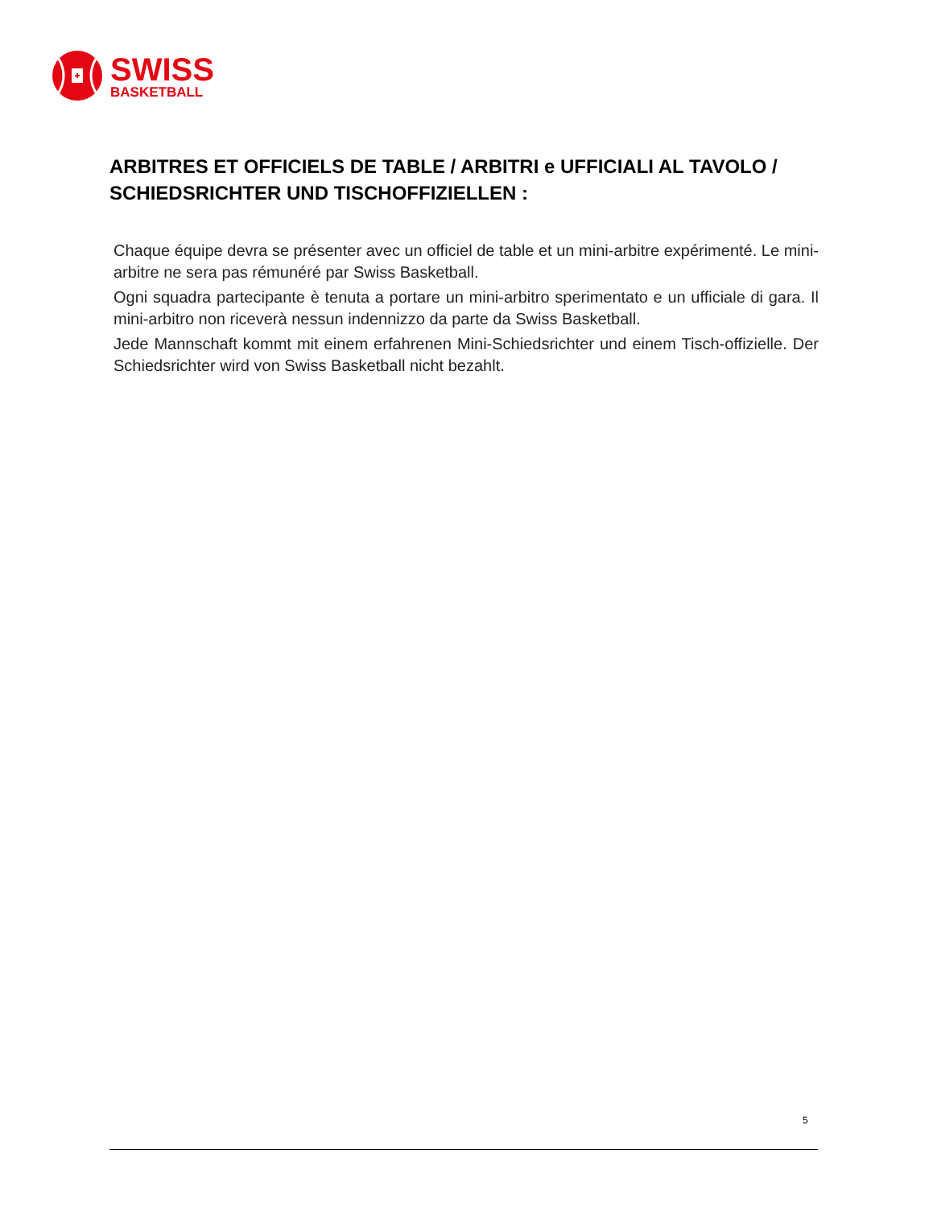SWISS
BASKETBALL
ARBITRES ET OFFICIELS DE TABLE / ARBITRI e UFFICIALI AL TAVOLO / SCHIEDSRICHTER UND TISCHOFFIZIELLEN :
Chaque équipe devra se présenter avec un officiel de table et un mini-arbitre expérimenté. Le mini-arbitre ne sera pas rémunéré par Swiss Basketball.
Ogni squadra partecipante è tenuta a portare un mini-arbitro sperimentato e un ufficiale di gara. Il mini-arbitro non riceverà nessun indennizzo da parte da Swiss Basketball.
Jede Mannschaft kommt mit einem erfahrenen Mini-Schiedsrichter und einem Tisch-offizielle. Der Schiedsrichter wird von Swiss Basketball nicht bezahlt.
5